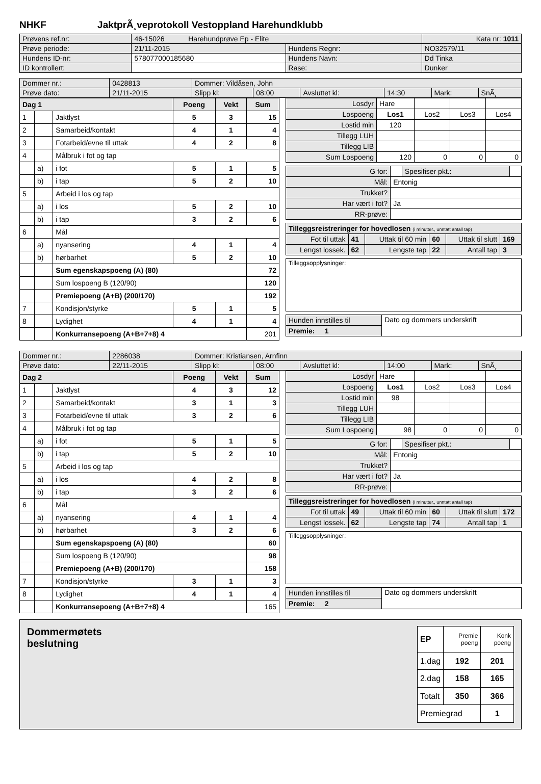NHKF JaktprÃ¸veprotokoll Vestoppland Harehundklubb
| Prøvens ref.nr: | 46-15026 Harehundprøve Ep - Elite | | | Kata nr: 1011 |
| Prøve periode: | 21/11-2015 | Hundens Regnr: | NO32579/11 | |
| Hundens ID-nr: | 578077000185680 | Hundens Navn: | Dd Tinka | |
| ID kontrollert: | | Rase: | Dunker | |
| Dommer nr.: | 0428813 | Dommer: Vildåsen, John | | | | | |
| Prøve dato: | 21/11-2015 | Slipp kl: | 08:00 | Avsluttet kl: | 14:30 | Mark: | SnÃ¸ |
| Dag 1 | | | Poeng | Vekt | Sum |
| 1 | | Jaktlyst | 5 | 3 | 15 |
| 2 | | Samarbeid/kontakt | 4 | 1 | 4 |
| 3 | | Fotarbeid/evne til uttak | 4 | 2 | 8 |
| 4 | | Målbruk i fot og tap | | | |
| | a) | i fot | 5 | 1 | 5 |
| | b) | i tap | 5 | 2 | 10 |
| 5 | | Arbeid i los og tap | | | |
| | a) | i los | 5 | 2 | 10 |
| | b) | i tap | 3 | 2 | 6 |
| 6 | | Mål | | | |
| | a) | nyansering | 4 | 1 | 4 |
| | b) | hørbarhet | 5 | 2 | 10 |
| | | Sum egenskapspoeng (A) (80) | | | 72 |
| | | Sum lospoeng B (120/90) | | | 120 |
| | | Premiepoeng (A+B) (200/170) | | | 192 |
| 7 | | Kondisjon/styrke | 5 | 1 | 5 |
| 8 | | Lydighet | 4 | 1 | 4 |
| | | Konkurransepoeng (A+B+7+8) 4 | | | 201 |
| Losdyr | Hare | | | |
| Lospoeng | Los1 | Los2 | Los3 | Los4 |
| Lostid min | 120 | | | |
| Tillegg LUH | | | | |
| Tillegg LIB | | | | |
| Sum Lospoeng | 120 | 0 | 0 | 0 |
| G for: | | Spesifiser pkt.: | |
| Mål: | Entonig | | |
| Trukket? | | | |
| Har vært i fot? | Ja | | |
| RR-prøve: | | | |
| Tilleggsreistreringer for hovedlosen (i minutter., unntatt antall tap) | | | | | |
| Fot til uttak | 41 | Uttak til 60 min | 60 | Uttak til slutt | 169 |
| Lengst lossek. | 62 | Lengste tap | 22 | Antall tap | 3 |
| Tilleggsopplysninger: |
| Hunden innstilles til | Dato og dommers underskrift |
| Premie: 1 | |
| Dommer nr.: | 2286038 | Dommer: Kristiansen, Arnfinn | | | | | |
| Prøve dato: | 22/11-2015 | Slipp kl: | 08:00 | Avsluttet kl: | 14:00 | Mark: | SnÃ¸ |
| Dag 2 | | | Poeng | Vekt | Sum |
| 1 | | Jaktlyst | 4 | 3 | 12 |
| 2 | | Samarbeid/kontakt | 3 | 1 | 3 |
| 3 | | Fotarbeid/evne til uttak | 3 | 2 | 6 |
| 4 | | Målbruk i fot og tap | | | |
| | a) | i fot | 5 | 1 | 5 |
| | b) | i tap | 5 | 2 | 10 |
| 5 | | Arbeid i los og tap | | | |
| | a) | i los | 4 | 2 | 8 |
| | b) | i tap | 3 | 2 | 6 |
| 6 | | Mål | | | |
| | a) | nyansering | 4 | 1 | 4 |
| | b) | hørbarhet | 3 | 2 | 6 |
| | | Sum egenskapspoeng (A) (80) | | | 60 |
| | | Sum lospoeng B (120/90) | | | 98 |
| | | Premiepoeng (A+B) (200/170) | | | 158 |
| 7 | | Kondisjon/styrke | 3 | 1 | 3 |
| 8 | | Lydighet | 4 | 1 | 4 |
| | | Konkurransepoeng (A+B+7+8) 4 | | | 165 |
| Losdyr | Hare | | | |
| Lospoeng | Los1 | Los2 | Los3 | Los4 |
| Lostid min | 98 | | | |
| Tillegg LUH | | | | |
| Tillegg LIB | | | | |
| Sum Lospoeng | 98 | 0 | 0 | 0 |
| G for: | | Spesifiser pkt.: | |
| Mål: | Entonig | | |
| Trukket? | | | |
| Har vært i fot? | Ja | | |
| RR-prøve: | | | |
| Tilleggsreistreringer for hovedlosen (i minutter., unntatt antall tap) | | | | | |
| Fot til uttak | 49 | Uttak til 60 min | 60 | Uttak til slutt | 172 |
| Lengst lossek. | 62 | Lengste tap | 74 | Antall tap | 1 |
| Tilleggsopplysninger: |
| Hunden innstilles til | Dato og dommers underskrift |
| Premie: 2 | |
Dommermøtets
beslutning
| EP | Premie poeng | Konk poeng |
| 1.dag | 192 | 201 |
| 2.dag | 158 | 165 |
| Totalt | 350 | 366 |
| Premiegrad | | 1 |